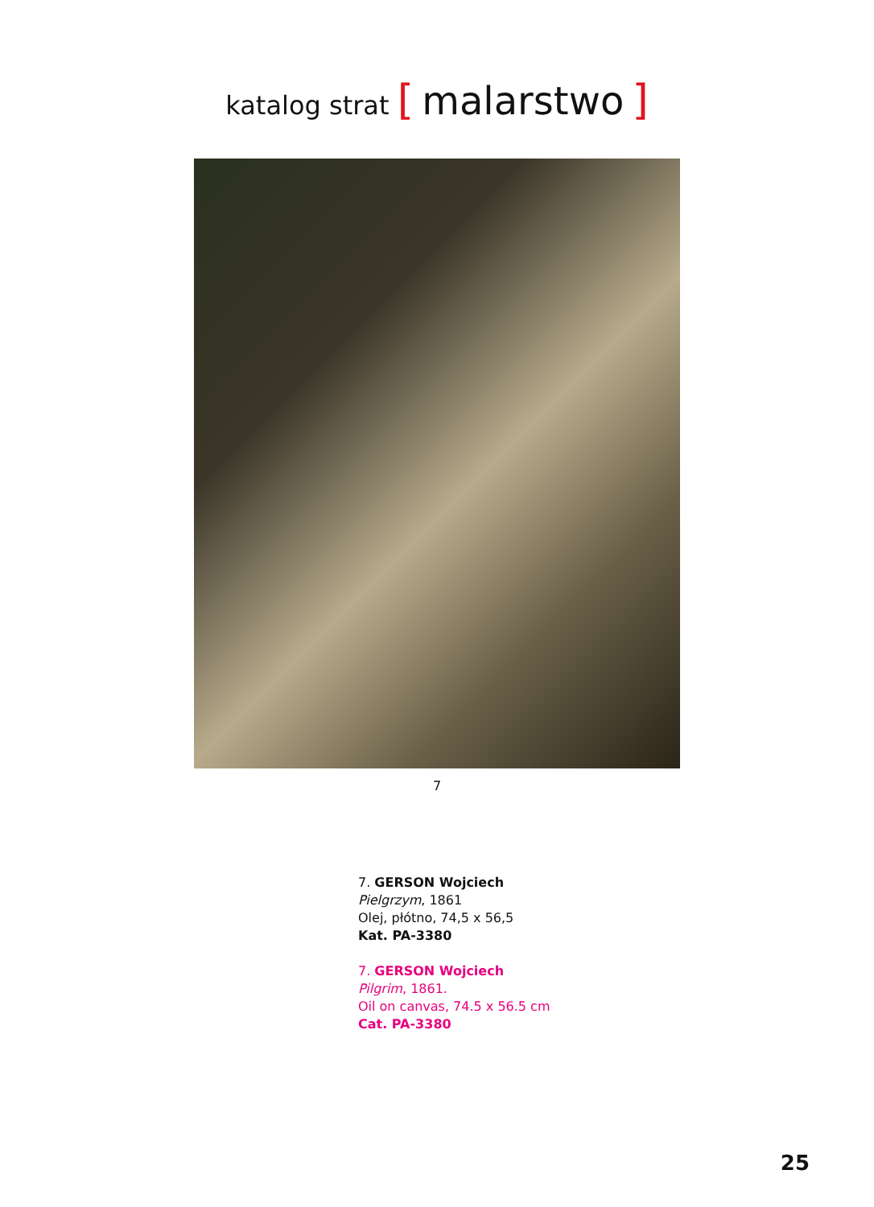katalog strat [ malarstwo ]
7
7. GERSON Wojciech
Pielgrzym, 1861
Olej, płótno, 74,5 x 56,5
Kat. PA-3380
7. GERSON Wojciech
Pilgrim, 1861.
Oil on canvas, 74.5 x 56.5 cm
Cat. PA-3380
25